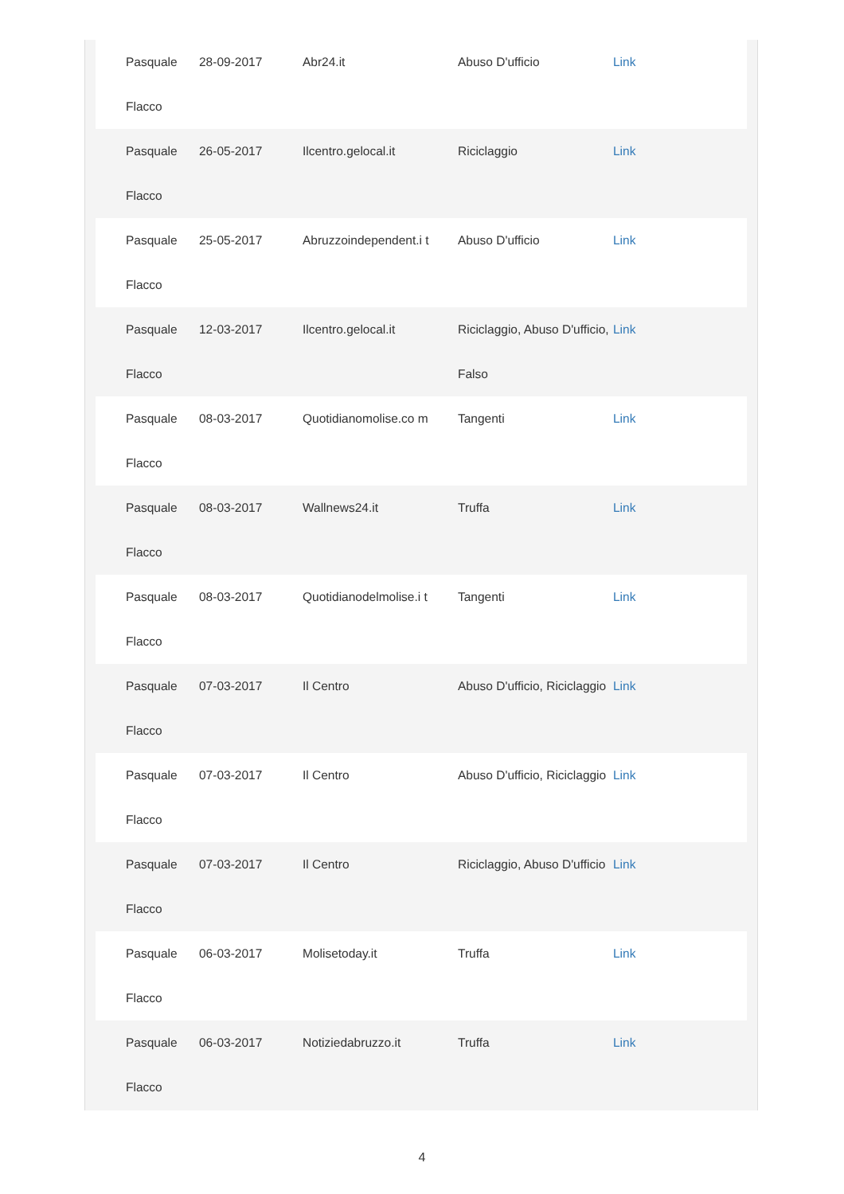| Pasquale Flacco | 28-09-2017 | Abr24.it | Abuso D'ufficio | Link |
| Pasquale Flacco | 26-05-2017 | Ilcentro.gelocal.it | Riciclaggio | Link |
| Pasquale Flacco | 25-05-2017 | Abruzzoindependent.i t | Abuso D'ufficio | Link |
| Pasquale Flacco | 12-03-2017 | Ilcentro.gelocal.it | Riciclaggio, Abuso D'ufficio, Falso | Link |
| Pasquale Flacco | 08-03-2017 | Quotidianomolise.co m | Tangenti | Link |
| Pasquale Flacco | 08-03-2017 | Wallnews24.it | Truffa | Link |
| Pasquale Flacco | 08-03-2017 | Quotidianodelmolise.i t | Tangenti | Link |
| Pasquale Flacco | 07-03-2017 | Il Centro | Abuso D'ufficio, Riciclaggio | Link |
| Pasquale Flacco | 07-03-2017 | Il Centro | Abuso D'ufficio, Riciclaggio | Link |
| Pasquale Flacco | 07-03-2017 | Il Centro | Riciclaggio, Abuso D'ufficio | Link |
| Pasquale Flacco | 06-03-2017 | Molisetoday.it | Truffa | Link |
| Pasquale Flacco | 06-03-2017 | Notiziedabruzzo.it | Truffa | Link |
4